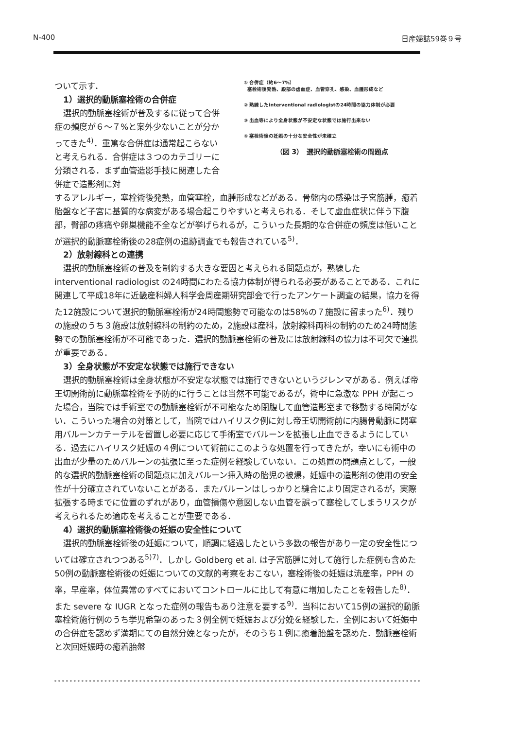N-400 日産婦誌59巻９号
ついて示す．
1）選択的動脈塞栓術の合併症
選択的動脈塞栓術が普及するに従って合併症の頻度が６～７%と案外少ないことが分かってきた<sup>4)</sup>．重篤な合併症は通常起こらないと考えられる．合併症は３つのカテゴリーに分類される．まず血管造影手技に関連した合併症で造影剤に対
① 合併症（約6～7%）
塞栓術後発熱、殿部の虚血症、血管穿孔、感染、血腫形成など
② 熟練したinterventional radiologistの24時間の協力体制が必要
③ 出血等により全身状態が不安定な状態では施行出来ない
④ 塞栓術後の妊娠の十分な安全性が未確立
（図 3）　選択的動脈塞栓術の問題点
するアレルギー，塞栓術後発熱，血管塞栓，血腫形成などがある．骨盤内の感染は子宮筋腫，癒着胎盤など子宮に基質的な病変がある場合起こりやすいと考えられる．そして虚血症状に伴う下腹部，臀部の疼痛や卵巣機能不全などが挙げられるが，こういった長期的な合併症の頻度は低いことが選択的動脈塞栓術後の28症例の追跡調査でも報告されている<sup>5)</sup>．
2）放射線科との連携
選択的動脈塞栓術の普及を制約する大きな要因と考えられる問題点が，熟練した interventional radiologist の24時間にわたる協力体制が得られる必要があることである．これに関連して平成18年に近畿産科婦人科学会周産期研究部会で行ったアンケート調査の結果，協力を得た12施設について選択的動脈塞栓術が24時間態勢で可能なのは58%の７施設に留まった<sup>6)</sup>．残りの施設のうち３施設は放射線科の制約のため，2施設は産科，放射線科両科の制約のため24時間態勢での動脈塞栓術が不可能であった．選択的動脈塞栓術の普及には放射線科の協力は不可欠で連携が重要である．
3）全身状態が不安定な状態では施行できない
選択的動脈塞栓術は全身状態が不安定な状態では施行できないというジレンマがある．例えば帝王切開術前に動脈塞栓術を予防的に行うことは当然不可能であるが，術中に急激な PPH が起こった場合，当院では手術室での動脈塞栓術が不可能なため閉腹して血管造影室まで移動する時間がない．こういった場合の対策として，当院ではハイリスク例に対し帝王切開術前に内腸骨動脈に閉塞用バルーンカテーテルを留置し必要に応じて手術室でバルーンを拡張し止血できるようにしている．過去にハイリスク妊娠の４例について術前にこのような処置を行ってきたが，幸いにも術中の出血が少量のためバルーンの拡張に至った症例を経験していない．この処置の問題点として，一般的な選択的動脈塞栓術の問題点に加えバルーン挿入時の胎児の被爆，妊娠中の造影剤の使用の安全性が十分確立されていないことがある．またバルーンはしっかりと縫合により固定されるが，実際拡張する時までに位置のずれがあり，血管損傷や意図しない血管を誤って塞栓してしまうリスクが考えられるため適応を考えることが重要である．
4）選択的動脈塞栓術後の妊娠の安全性について
選択的動脈塞栓術後の妊娠について，順調に経過したという多数の報告があり一定の安全性については確立されつつある<sup>5)7)</sup>．しかし Goldberg et al. は子宮筋腫に対して施行した症例も含めた50例の動脈塞栓術後の妊娠についての文献的考察をおこない，塞栓術後の妊娠は流産率，PPH の率，早産率，体位異常のすべてにおいてコントロールに比して有意に増加したことを報告した<sup>8)</sup>．また severe な IUGR となった症例の報告もあり注意を要する<sup>9)</sup>．当科において15例の選択的動脈塞栓術施行例のうち挙児希望のあった３例全例で妊娠および分娩を経験した．全例において妊娠中の合併症を認めず満期にての自然分娩となったが，そのうち１例に癒着胎盤を認めた．動脈塞栓術と次回妊娠時の癒着胎盤